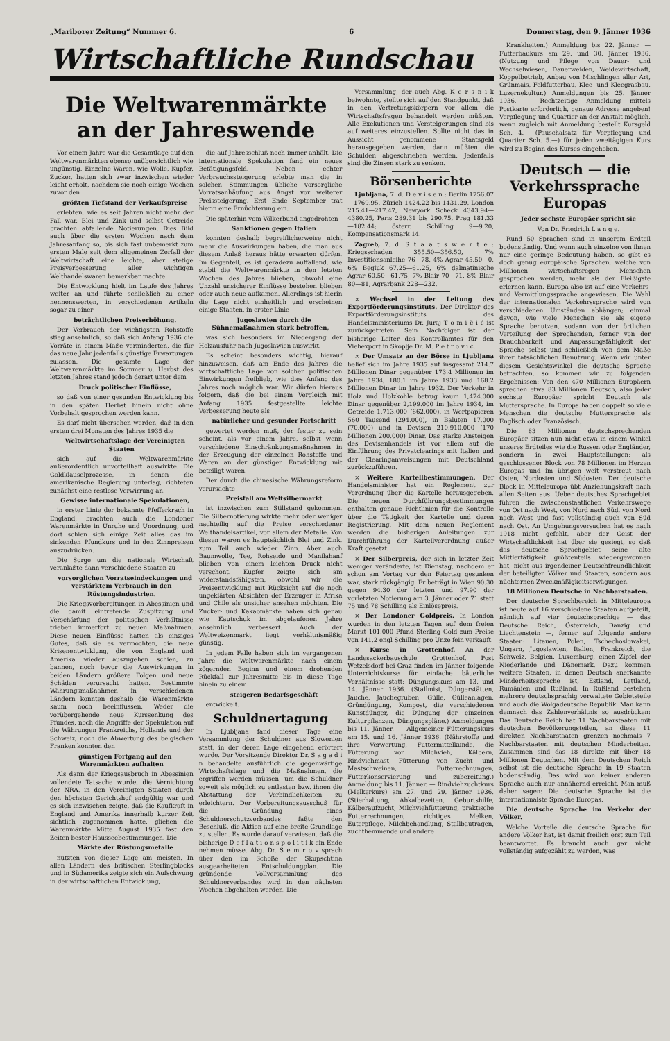„Mariborer Zeitung“ Nummer 6. 6 Donnerstag, den 9. Jänner 1936
Wirtschaftliche Rundschau
Die Weltwarenmärkte an der Jahreswende
Vor einem Jahre war die Gesamtlage auf den Weltwarenmärkten ebenso unübersichtlich wie ungünstig. Einzelne Waren, wie Wolle, Kupfer, Zucker, hatten sich zwar inzwischen wieder leicht erholt, nachdem sie noch einige Wochen zuvor den
größten Tiefstand der Verkaufspreise
erlebten, wie es seit Jahren nicht mehr der Fall war. Blei und Zink und selbst Getreide brachten abfallende Notierungen. Dies Bild auch über die ersten Wochen nach dem Jahresanfang so, bis sich fast unbemerkt zum ersten Male seit dem allgemeinen Zerfall der Weltwirtschaft eine leichte, aber stetige Preisverbesserung aller wichtigen Welthandelswaren bemerkbar machte.
Die Entwicklung hielt im Laufe des Jahres weiter an und führte schließlich zu einer nennenswerten, in verschiedenen Artikeln sogar zu einer
beträchtlichen Preiserhöhung.
Der Verbrauch der wichtigsten Rohstoffe stieg ansehnlich, so daß sich Anfang 1936 die Vorräte in einem Maße verminderten, die für das neue Jahr jedenfalls günstige Erwartungen zulassen. Die gesamte Lage der Weltwarenmärkte im Sommer u. Herbst des letzten Jahres stand jedoch derart unter dem
Druck politischer Einflüsse,
so daß von einer gesunden Entwicklung bis in den späten Herbst hinein nicht ohne Vorbehalt gesprochen werden kann.
Es darf nicht übersehen werden, daß in den ersten drei Monaten des Jahres 1935 die
Weltwirtschaftslage der Vereinigten Staaten
sich auf die Weltwarenmärkte außerordentlich unvorteilhaft auswirkte. Die Goldklauselprozesse, in denen die amerikanische Regierung unterlag, richteten zunächst eine restlose Verwirrung an.
Gewisse internationale Spekulationen,
in erster Linie der bekannte Pfefferkrach in England, brachten auch die Londoner Warenmärkte in Unruhe und Unordnung, und dort schien sich einige Zeit alles das im sinkenden Pfundkurs und in den Zinnpreisen auszudrücken.
Die Sorge um die nationale Wirtschaft veranlaßte dann verschiedene Staaten zu
vorsorglichen Vorratseindeckungen und verstärktem Verbrauch in den Rüstungsindustrien.
Die Kriegsvorbereitungen in Abessinien und die damit eintretende Zuspitzung und Verschärfung der politischen Verhältnisse trieben immerfort zu neuen Maßnahmen. Diese neuen Einflüsse hatten als einziges Gutes, daß sie es vermochten, die neue Krisenentwicklung, die von England und Amerika wieder auszugehen schien, zu bannen, noch bevor die Auswirkungen in beiden Ländern größere Folgen und neue Schäden verursacht hatten. Bestimmte Währungsmaßnahmen in verschiedenen Ländern konnten deshalb die Warenmärkte kaum noch beeinflussen. Weder die vorübergehende neue Kurssenkung des Pfundes, noch die Angriffe der Spekulation auf die Währungen Frankreichs, Hollands und der Schweiz, noch die Abwertung des belgischen Franken konnten den
günstigen Fortgang auf den Warenmärkten aufhalten
Als dann der Kriegsausbruch in Abessinien vollendete Tatsache wurde, die Vernichtung der NRA. in den Vereinigten Staaten durch den höchsten Gerichtshof endgültig war und es sich inzwischen zeigte, daß die Kaufkraft in England und Amerika innerhalb kurzer Zeit sichtlich zugenommen hatte, gliehen die Warenmärkte Mitte August 1935 fast den Zeiten bester Hausseebestimmungen. Die
Märkte der Rüstungsmetalle
nutzten von dieser Lage am meisten. In allen Ländern des britischen Sterlingblocks und in Südamerika zeigte sich ein Aufschwung in der wirtschaftlichen Entwicklung,
die auf Jahresschluß noch immer anhält. Die internationale Spekulation fand ein neues Betätigungsfeld. Neben echter Verbrauchssteigerung erlebte man die in solchen Stimmungen übliche vorsorgliche Vorratsanhäufung aus Angst vor weiterer Preissteigerung. Erst Ende September trat hierin eine Ernüchterung ein.
Die späterhin vom Völkerbund angedrohten
Sanktionen gegen Italien
konnten deshalb begreiflicherweise nicht mehr die Auswirkungen haben, die man aus diesem Anlaß heraus hätte erwarten dürfen. Im Gegenteil, es ist geradezu auffallend, wie stabil die Weltwarenmärkte in den letzten Wochen des Jahres blieben, obwohl eine Unzahl unsicherer Einflüsse bestehen blieben oder auch neue aufkamen. Allerdings ist hierin die Lage nicht einheitlich und erscheinen einige Staaten, in erster Linie
Jugoslawien durch die Sühnemaßnahmen stark betroffen,
was sich besonders im Niedergang der Holzausfuhr nach Jugoslawien auswirkt.
Es scheint besonders wichtig, hierauf hinzuweisen, daß am Ende des Jahres die wirtschaftliche Lage von solchen politischen Einwirkungen freiblieb, wie dies Anfang des Jahres noch möglich war. Wir dürfen hieraus folgern, daß die bei einem Vergleich mit Anfang 1935 festgestellte leichte Verbesserung heute als
natürlicher und gesunder Fortschritt
gewertet werden muß, der fester zu sein scheint, als vor einem Jahre, selbst wenn verschiedene Einschränkungsmaßnahmen in der Erzeugung der einzelnen Rohstoffe und Waren an der günstigen Entwicklung mit beteiligt waren.
Der durch die chinesische Währungsreform verursachte
Preisfall am Weltsilbermarkt
ist inzwischen zum Stillstand gekommen. Die Silbernotierung wirkte mehr oder weniger nachteilig auf die Preise verschiedener Welthandelsartikel, vor allem der Metalle. Von diesen waren es hauptsächlich Blei und Zink, zum Teil auch wieder Zinn. Aber auch Baumwolle, Tee, Rohseide und Manilahanf blieben von einem leichten Druck nicht verschont. Kupfer zeigte sich am widerstandsfähigsten, obwohl wir die Preisentwicklung mit Rücksicht auf die noch ungeklärten Absichten der Erzeuger in Afrika und Chile als unsicher ansehen möchten. Die Zucker- und Kakaomärkte haben sich genau wie Kautschuk im abgelaufenen Jahre ansehnlich verbessert. Auch der Weltweizenmarkt liegt verhältnismäßig günstig.
In jedem Falle haben sich im vergangenen Jahre die Weltwarenmärkte nach einem zögernden Beginn und einem drohenden Rückfall zur Jahresmitte bis in diese Tage hinein zu einem
steigeren Bedarfsgeschäft
entwickelt.
Schuldnertagung
In Ljubljana fand dieser Tage eine Versammlung der Schuldner aus Slowenien statt, in der deren Lage eingehend erörtert wurde. Der Vorsitzende Direktor Dr. S a g a d i n behandelte ausführlich die gegenwärtige Wirtschaftslage und die Maßnahmen, die ergriffen werden müssen, um die Schuldner soweit als möglich zu entlasten bzw. ihnen die Abstattung der Verbindlichkeiten zu erleichtern. Der Vorbereitungsausschuß für die Gründung eines Schuldnerschutzverbandes faßte den Beschluß, die Aktion auf eine breite Grundlage zu stellen. Es wurde darauf verwiesen, daß die bisherige D e f l a t i o n s p o l i t i k ein Ende nehmen müsse. Abg. Dr. S e m r o v sprach über den im Schoße der Skupschtina ausgearbeiteten Entschuldungplan. Die gründende Vollversammlung des Schuldnerverbandes wird in den nächsten Wochen abgehalten werden. Die
Versammlung, der auch Abg. K e r s n i k beiwohnte, stellte sich auf den Standpunkt, daß in den Vertretungskörpern vor allem die Wirtschaftsfragen behandelt werden müßten. Alle Exekutionen und Versteigerungen sind bis auf weiteres einzustellen. Sollte nicht das in Aussicht genommene Staatsgeld herausgegeben werden, dann müßten die Schulden abgeschrieben werden. Jedenfalls sind die Zinsen stark zu senken.
Börsenberichte
Ljubljana, 7. d. D e v i s e n : Berlin 1756.07—1769.95, Zürich 1424.22 bis 1431.29, London 215.41—217.47, Newyork Scheck 4343.94—4380.25, Paris 289.31 bis 290.75, Prag 181.33—182.44; österr. Schilling 9—9.20, Kompensationsmark 14.
Zagreb, 7. d. S t a a t s w e r t e : Kriegsschaden 355.50—356.50, 7% Investitionsanleihe 76—78, 4% Agrar 45.50—0, 6% Begluk 67.25—61.25, 6% dalmatinische Agrar 60.50—61.75, 7% Blair 70—71, 8% Blair 80—81, Agrarbank 228—232.
× Wechsel in der Leitung des Exportförderungsinstituts. Der Direktor des Exportförderungsinstituts des Handelsministeriums Dr. Juraj T o m i č i ć ist zurückgetreten. Sein Nachfolger ist der bisherige Leiter des Kontrollamtes für den Viehexport in Skoplje Dr. M. P e t r o v i ć.
× Der Umsatz an der Börse in Ljubljana belief sich im Jahre 1935 auf insgesamt 214.7 Millionen Dinar gegenüber 173.4 Millionen im Jahre 1934, 180.1 im Jahre 1933 und 168.2 Millionen Dinar im Jahre 1932. Der Verkehr in Holz und Holzkohle betrug kaum 1,474.000 Dinar gegenüber 2,199.000 im Jahre 1934, im Getreide 1,713.000 (662.000), in Wertpapieren 560 Tausend (294.000), in Baluten 17.000 (70.000) und in Devisen 210.910.000 (170 Millionen 200.000) Dinar. Das starke Ansteigen des Devisenhandels ist vor allem auf die Einführung des Privatclearings mit Italien und der Clearinganweisungen mit Deutschland zurückzuführen.
× Weitere Kartellbestimmungen. Der Handelsminister hat ein Reglement zur Verordnung über die Kartelle herausgegeben. Die neuen Durchführungsbestimmungen enthalten genaue Richtlinien für die Kontrolle über die Tätigkeit der Kartelle und deren Registrierung. Mit dem neuen Reglement werden die bisherigen Anleitungen zur Durchführung der Kartellverordnung außer Kraft gesetzt.
× Der Silberpreis, der sich in letzter Zeit weniger veränderte, ist Dienstag, nachdem er schon am Vortag vor den Feiertag gesunken war, stark rückgängig. Er beträgt in Wien 90.30 gegen 94.30 der letzten und 97.90 der vorletzten Notierung am 3. Jänner oder 71 statt 75 und 78 Schilling als Einlösepreis.
× Der Londoner Goldpreis. In London wurden in den letzten Tagen auf dem freien Markt 101.000 Pfund Sterling Gold zum Preise von 141.2 engl Schilling pro Unze fein verkauft.
× Kurse in Grottenhof. An der Landesackerbauschule Grottenhof, Post Wetzelsdorf bei Graz finden im Jänner folgende Unterrichtskurse für einfache bäuerliche Verhältnisse statt: Düngungskurs am 13. und 14. Jänner 1936. (Stallmist, Düngerstätten, Jauche, Jauchegruben, Gülle, Gülleanlagen, Gründüngung, Kompost, die verschiedenen Kunstdünger, die Düngung der einzelnen Kulturpflanzen, Düngungspläne.) Anmeldungen bis 11. Jänner. — Allgemeiner Fütterungskurs am 15. und 16. Jänner 1936. (Nährstoffe und ihre Verwertung, Futtermittelkunde, die Fütterung von Milchvieh, Kälbern, Rindviehmast, Fütterung von Zucht- und Mastschweinen, Futterrechnungen, Futterkonservierung und -zubereitung.) Anmeldung bis 11. Jänner. — Rindviehzuchtkurs (Melkerkurs) am 27. und 29. Jänner 1936. (Stierhaltung, Abkalbezeiten, Geburtshilfe, Kälberaufzucht, Milchviehfütterung, praktische Futterrechnungen, richtiges Melken, Euterpflege, Milchbehandlung, Stallbautragen, zuchthemmende und andere
Krankheiten.) Anmeldung bis 22. Jänner. — Futterbaukurs am 29. und 30. Jänner 1936. (Nutzung und Pflege von Dauer- und Wechselwiesen, Dauerweiden, Weidewirtschaft, Koppelbetrieb, Anbau von Mischlingen aller Art, Grünmais, Feldfutterbau, Klee- und Kleegrasbau, Luzernekultur.) Anmeldungen bis 25. Jänner 1936. — Rechtzeitige Anmeldung mittels Postkarte erforderlich, genaue Adresse angeben! Verpflegung und Quartier an der Anstalt möglich, wenn zugleich mit Anmeldung bestellt Kursgeld Sch. 4.— (Pauschalsatz für Verpflegung und Quartier Sch. 5.—) für jeden zweitägigen Kurs wird zu Beginn des Kurses eingehoben.
Deutsch — die Verkehrssprache Europas
Jeder sechste Europäer spricht sie
Von Dr. Friedrich L a n g e.
Rund 50 Sprachen sind in unserem Erdteil bodenständig. Und wenn auch einzelne von ihnen nur eine geringe Bedeutung haben, so gibt es doch genug europäische Sprachen, welche von Millionen wirtschaftsregen Menschen gesprochen werden, mehr als der Fleißigste erlernen kann. Europa also ist auf eine Verkehrs- und Vermittlungssprache angewiesen. Die Wahl der internationalen Verkehrssprache wird von verschiedenen Umständen abhängen; einmal davon, wie viele Menschen sie als eigene Sprache benutzen, sodann von der örtlichen Verteilung der Sprechenden, ferner von der Brauchbarkeit und Anpassungsfähigkeit der Sprache selbst und schließlich von dem Maße ihrer tatsächlichen Benutzung. Wenn wir unter diesem Gesichtswinkel die deutsche Sprache betrachten, so kommen wir zu folgenden Ergebnissen: Von den 470 Millionen Europäern sprechen etwa 83 Millionen Deutsch, also jeder sechste Europäer spricht Deutsch als Muttersprache. In Europa haben doppelt so viele Menschen die deutsche Muttersprache als Englisch oder Französisch.
Die 83 Millionen deutschsprechenden Europäer sitzen nun nicht etwa in einem Winkel unseres Erdteiles wie die Russen oder Engländer, sondern in zwei Hauptstellungen: als geschlossener Block von 78 Millionen im Herzen Europas und im übrigen weit verstreut nach Osten, Nordosten und Südosten. Der deutsche Block in Mitteleuropa übt Anziehungskraft nach allen Seiten aus. Ueber deutsches Sprachgebiet führen die zwischenstaatlichen Verkehrswege von Ost nach West, von Nord nach Süd, von Nord nach West und fast vollständig auch von Süd nach Ost. An Umgehungsversuchen hat es nach 1918 nicht gefehlt, aber der Geist der Wirtschaftlichkeit hat über sie gesiegt, so daß das deutsche Sprachgebiet seine alte Mittlertätigkeit größtenteils wiedergewonnen hat, nicht aus irgendeiner Deutschfreundlichkeit der beteiligten Völker und Staaten, sondern aus nüchternen Zweckmäßigkeitserwägungen.
18 Millionen Deutsche in Nachbarstaaten.
Der deutsche Sprachbereich in Mitteleuropa ist heute auf 16 verschiedene Staaten aufgeteilt, nämlich auf vier deutschsprachige — das Deutsche Reich, Österreich, Danzig und Liechtenstein —, ferner auf folgende andere Staaten: Litauen, Polen, Tschechoslowakei, Ungarn, Jugoslawien, Italien, Frankreich, die Schweiz, Belgien, Luxemburg, einen Zipfel der Niederlande und Dänemark. Dazu kommen weitere Staaten, in denen Deutsch anerkannte Minderheitssprache ist, Estland, Lettland, Rumänien und Rußland. In Rußland bestehen mehrere deutschsprachig verwaltete Gebietsteile und auch die Wolgadeutsche Republik. Man kann demnach das Zahlenverhältnis so ausdrücken: Das Deutsche Reich hat 11 Nachbarstaaten mit deutschen Bevölkerungsteilen, an diese 11 direkten Nachbarstaaten grenzen nochmals 7 Nachbarstaaten mit deutschen Minderheiten. Zusammen sind das 18 direkte mit über 18 Millionen Deutschen. Mit dem Deutschen Reich selbst ist die deutsche Sprache in 19 Staaten bodenständig. Das wird von keiner anderen Sprache auch nur annähernd erreicht. Man muß daher sagen: Die deutsche Sprache ist die internationalste Sprache Europas.
Die deutsche Sprache im Verkehr der Völker.
Welche Vorteile die deutsche Sprache für andere Völker hat, ist damit freilich erst zum Teil beantwortet. Es braucht auch gar nicht vollständig aufgezählt zu werden, was